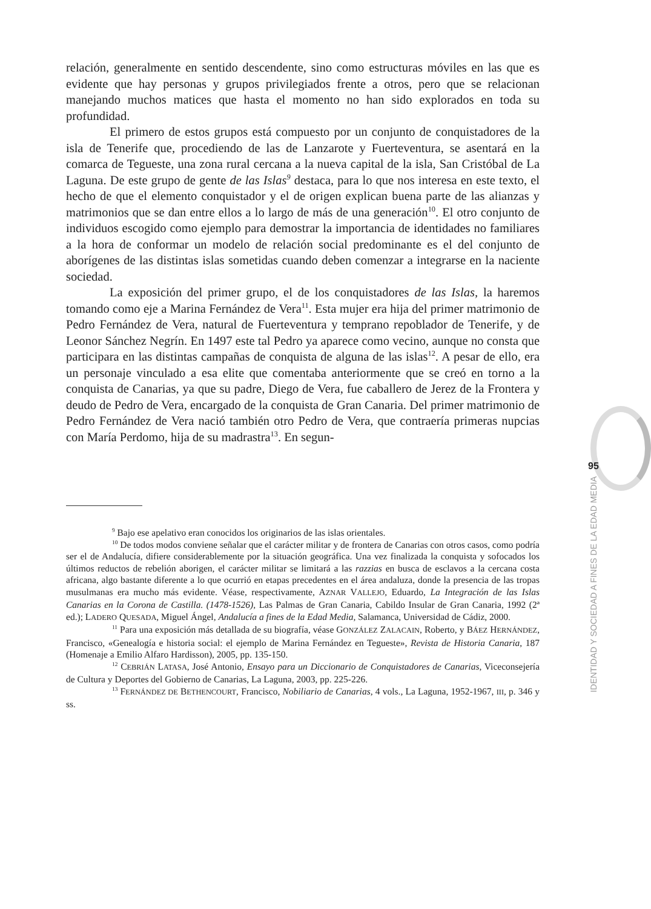relación, generalmente en sentido descendente, sino como estructuras móviles en las que es evidente que hay personas y grupos privilegiados frente a otros, pero que se relacionan manejando muchos matices que hasta el momento no han sido explorados en toda su profundidad.
El primero de estos grupos está compuesto por un conjunto de conquistadores de la isla de Tenerife que, procediendo de las de Lanzarote y Fuerteventura, se asentará en la comarca de Tegueste, una zona rural cercana a la nueva capital de la isla, San Cristóbal de La Laguna. De este grupo de gente de las Islas<sup>9</sup> destaca, para lo que nos interesa en este texto, el hecho de que el elemento conquistador y el de origen explican buena parte de las alianzas y matrimonios que se dan entre ellos a lo largo de más de una generación<sup>10</sup>. El otro conjunto de individuos escogido como ejemplo para demostrar la importancia de identidades no familiares a la hora de conformar un modelo de relación social predominante es el del conjunto de aborígenes de las distintas islas sometidas cuando deben comenzar a integrarse en la naciente sociedad.
La exposición del primer grupo, el de los conquistadores de las Islas, la haremos tomando como eje a Marina Fernández de Vera<sup>11</sup>. Esta mujer era hija del primer matrimonio de Pedro Fernández de Vera, natural de Fuerteventura y temprano repoblador de Tenerife, y de Leonor Sánchez Negrín. En 1497 este tal Pedro ya aparece como vecino, aunque no consta que participara en las distintas campañas de conquista de alguna de las islas<sup>12</sup>. A pesar de ello, era un personaje vinculado a esa elite que comentaba anteriormente que se creó en torno a la conquista de Canarias, ya que su padre, Diego de Vera, fue caballero de Jerez de la Frontera y deudo de Pedro de Vera, encargado de la conquista de Gran Canaria. Del primer matrimonio de Pedro Fernández de Vera nació también otro Pedro de Vera, que contraería primeras nupcias con María Perdomo, hija de su madrastra<sup>13</sup>. En segun-
<sup>9</sup> Bajo ese apelativo eran conocidos los originarios de las islas orientales.
<sup>10</sup> De todos modos conviene señalar que el carácter militar y de frontera de Canarias con otros casos, como podría ser el de Andalucía, difiere considerablemente por la situación geográfica. Una vez finalizada la conquista y sofocados los últimos reductos de rebelión aborigen, el carácter militar se limitará a las razzias en busca de esclavos a la cercana costa africana, algo bastante diferente a lo que ocurrió en etapas precedentes en el área andaluza, donde la presencia de las tropas musulmanas era mucho más evidente. Véase, respectivamente, AZNAR VALLEJO, Eduardo, La Integración de las Islas Canarias en la Corona de Castilla. (1478-1526), Las Palmas de Gran Canaria, Cabildo Insular de Gran Canaria, 1992 (2ª ed.); LADERO QUESADA, Miguel Ángel, Andalucía a fines de la Edad Media, Salamanca, Universidad de Cádiz, 2000.
<sup>11</sup> Para una exposición más detallada de su biografía, véase GONZÁLEZ ZALACAIN, Roberto, y BÁEZ HERNÁNDEZ, Francisco, «Genealogía e historia social: el ejemplo de Marina Fernández en Tegueste», Revista de Historia Canaria, 187 (Homenaje a Emilio Alfaro Hardisson), 2005, pp. 135-150.
<sup>12</sup> CEBRIÁN LATASA, José Antonio, Ensayo para un Diccionario de Conquistadores de Canarias, Viceconsejería de Cultura y Deportes del Gobierno de Canarias, La Laguna, 2003, pp. 225-226.
<sup>13</sup> FERNÁNDEZ DE BETHENCOURT, Francisco, Nobiliario de Canarias, 4 vols., La Laguna, 1952-1967, III, p. 346 y ss.
95
IDENTIDAD Y SOCIEDAD A FINES DE LA EDAD MEDIA